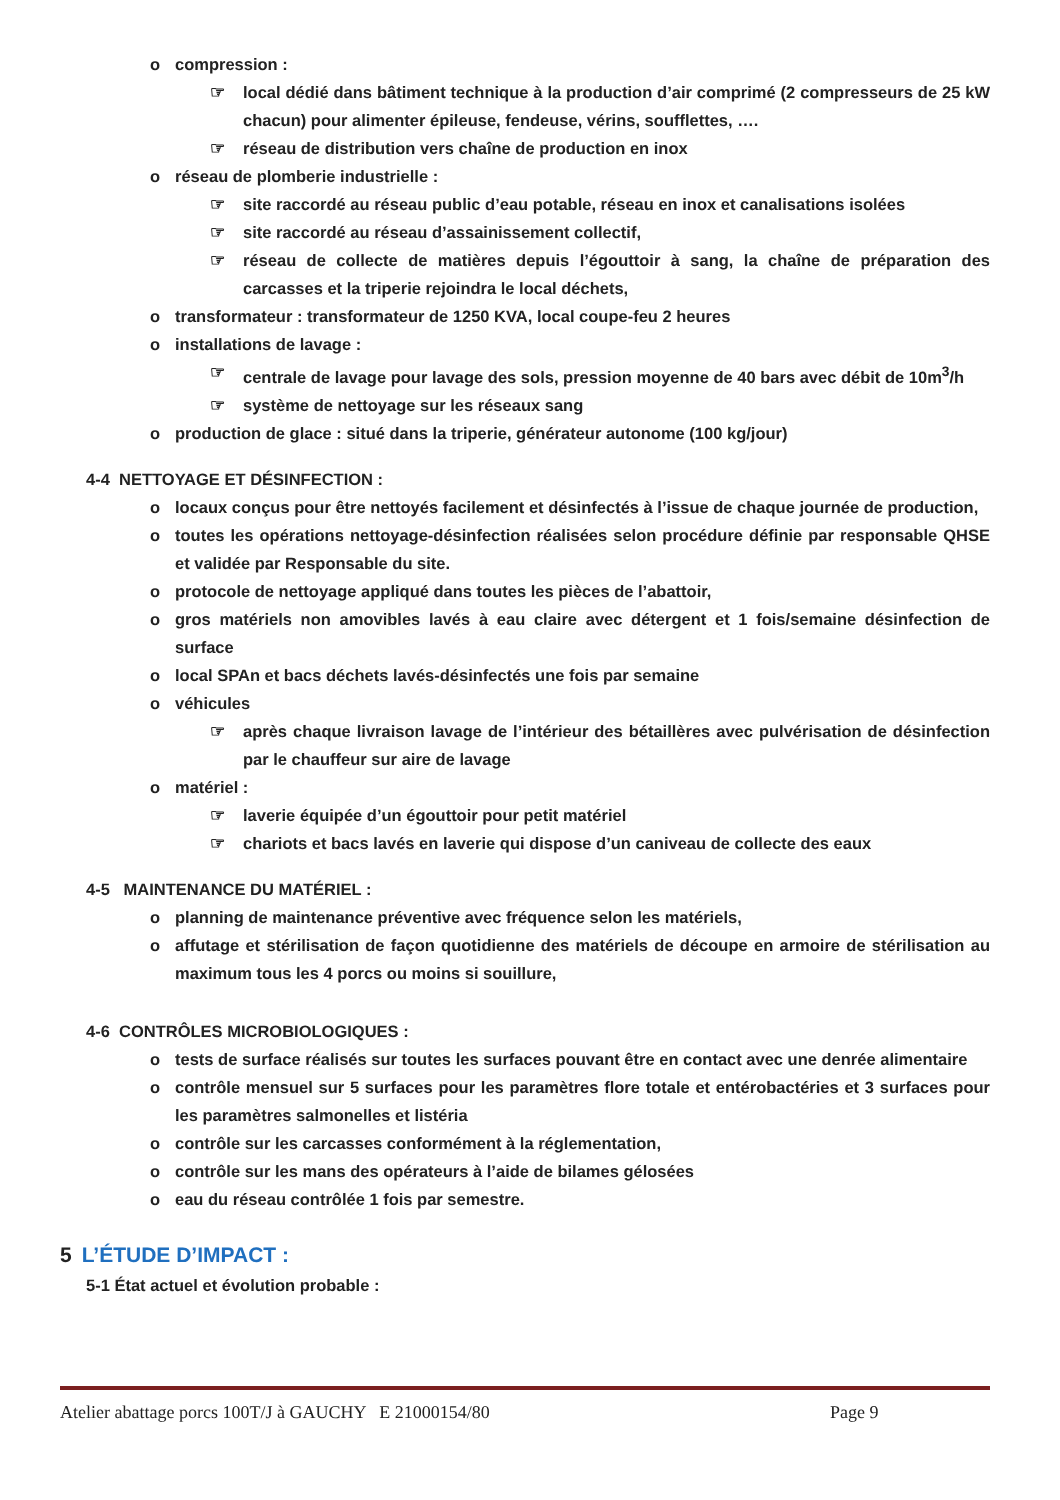o compression :
☞ local dédié dans bâtiment technique à la production d’air comprimé (2 compresseurs de 25 kW chacun) pour alimenter épileuse, fendeuse, vérins, soufflettes, ….
☞ réseau de distribution vers chaîne de production en inox
o réseau de plomberie industrielle :
☞ site raccordé au réseau public d’eau potable, réseau en inox et canalisations isolées
☞ site raccordé au réseau d’assainissement collectif,
☞ réseau de collecte de matières depuis l’égouttoir à sang, la chaîne de préparation des carcasses et la triperie rejoindra le local déchets,
o transformateur : transformateur de 1250 KVA, local coupe-feu 2 heures
o installations de lavage :
☞ centrale de lavage pour lavage des sols, pression moyenne de 40 bars avec débit de 10m<sup>3</sup>/h
☞ système de nettoyage sur les réseaux sang
o production de glace : situé dans la triperie, générateur autonome (100 kg/jour)
4-4 NETTOYAGE ET DÉSINFECTION :
o locaux conçus pour être nettoyés facilement et désinfectés à l’issue de chaque journée de production,
o toutes les opérations nettoyage-désinfection réalisées selon procédure définie par responsable QHSE et validée par Responsable du site.
o protocole de nettoyage appliqué dans toutes les pièces de l’abattoir,
o gros matériels non amovibles lavés à eau claire avec détergent et 1 fois/semaine désinfection de surface
o local SPAn et bacs déchets lavés-désinfectés une fois par semaine
o véhicules
☞ après chaque livraison lavage de l’intérieur des bétaillères avec pulvérisation de désinfection par le chauffeur sur aire de lavage
o matériel :
☞ laverie équipée d’un égouttoir pour petit matériel
☞ chariots et bacs lavés en laverie qui dispose d’un caniveau de collecte des eaux
4-5 MAINTENANCE DU MATÉRIEL :
o planning de maintenance préventive avec fréquence selon les matériels,
o affutage et stérilisation de façon quotidienne des matériels de découpe en armoire de stérilisation au maximum tous les 4 porcs ou moins si souillure,
4-6 CONTRÔLES MICROBIOLOGIQUES :
o tests de surface réalisés sur toutes les surfaces pouvant être en contact avec une denrée alimentaire
o contrôle mensuel sur 5 surfaces pour les paramètres flore totale et entérobactéries et 3 surfaces pour les paramètres salmonelles et listéria
o contrôle sur les carcasses conformément à la réglementation,
o contrôle sur les mans des opérateurs à l’aide de bilames gélosées
o eau du réseau contrôlée 1 fois par semestre.
5 L’ÉTUDE D’IMPACT :
5-1 État actuel et évolution probable :
Atelier abattage porcs 100T/J à GAUCHY E 21000154/80 Page 9